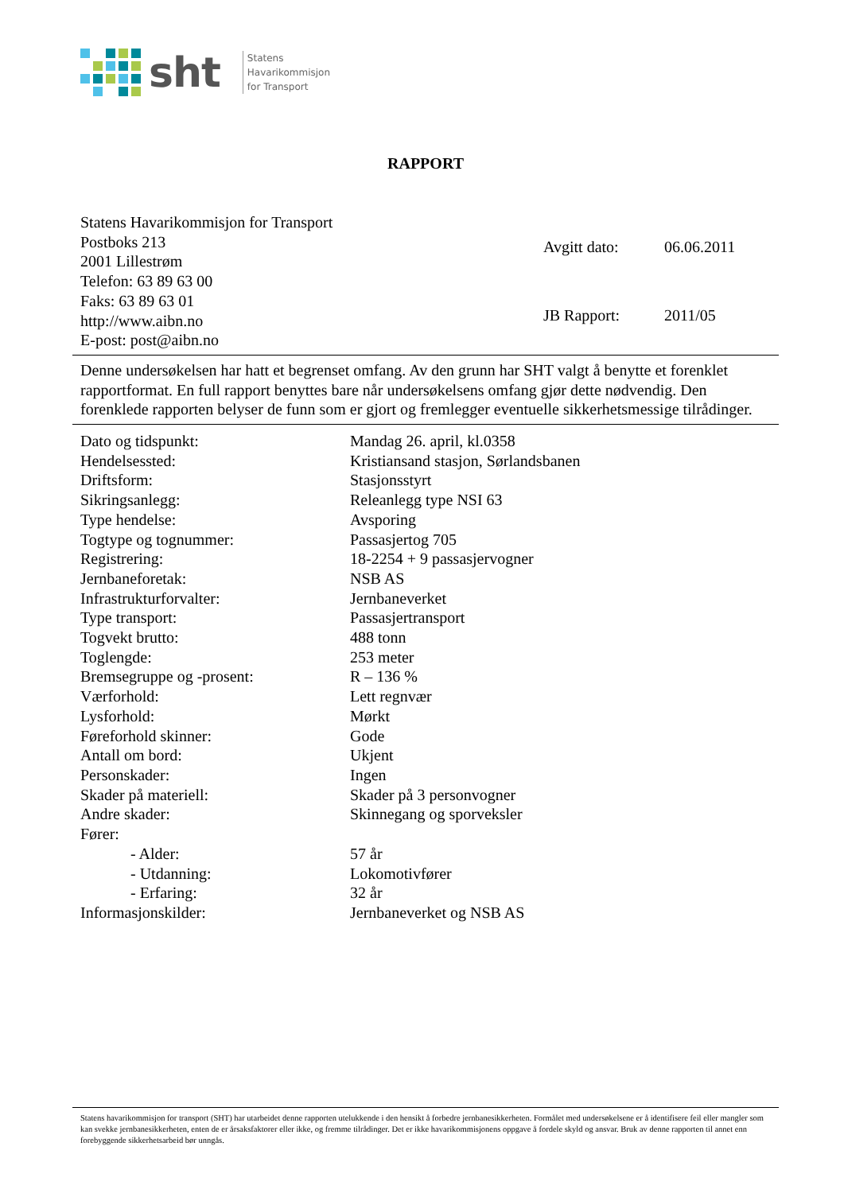sht
Statens
Havarikommisjon
for Transport
RAPPORT
Statens Havarikommisjon for Transport
Postboks 213
2001 Lillestrøm
Telefon: 63 89 63 00
Faks: 63 89 63 01
http://www.aibn.no
E-post: post@aibn.no
| Avgitt dato: | 06.06.2011 |
| JB Rapport: | 2011/05 |
Denne undersøkelsen har hatt et begrenset omfang. Av den grunn har SHT valgt å benytte et forenklet rapportformat. En full rapport benyttes bare når undersøkelsens omfang gjør dette nødvendig. Den forenklede rapporten belyser de funn som er gjort og fremlegger eventuelle sikkerhetsmessige tilrådinger.
| Dato og tidspunkt: | Mandag 26. april, kl.0358 |
| Hendelsessted: | Kristiansand stasjon, Sørlandsbanen |
| Driftsform: | Stasjonsstyrt |
| Sikringsanlegg: | Releanlegg type NSI 63 |
| Type hendelse: | Avsporing |
| Togtype og tognummer: | Passasjertog 705 |
| Registrering: | 18-2254 + 9 passasjervogner |
| Jernbaneforetak: | NSB AS |
| Infrastrukturforvalter: | Jernbaneverket |
| Type transport: | Passasjertransport |
| Togvekt brutto: | 488 tonn |
| Toglengde: | 253 meter |
| Bremsegruppe og -prosent: | R – 136 % |
| Værforhold: | Lett regnvær |
| Lysforhold: | Mørkt |
| Føreforhold skinner: | Gode |
| Antall om bord: | Ukjent |
| Personskader: | Ingen |
| Skader på materiell: | Skader på 3 personvogner |
| Andre skader: | Skinnegang og sporveksler |
| Fører: | |
| - Alder: | 57 år |
| - Utdanning: | Lokomotivfører |
| - Erfaring: | 32 år |
| Informasjonskilder: | Jernbaneverket og NSB AS |
Statens havarikommisjon for transport (SHT) har utarbeidet denne rapporten utelukkende i den hensikt å forbedre jernbanesikkerheten. Formålet med undersøkelsene er å identifisere feil eller mangler som kan svekke jernbanesikkerheten, enten de er årsaksfaktorer eller ikke, og fremme tilrådinger. Det er ikke havarikommisjonens oppgave å fordele skyld og ansvar. Bruk av denne rapporten til annet enn forebyggende sikkerhetsarbeid bør unngås.